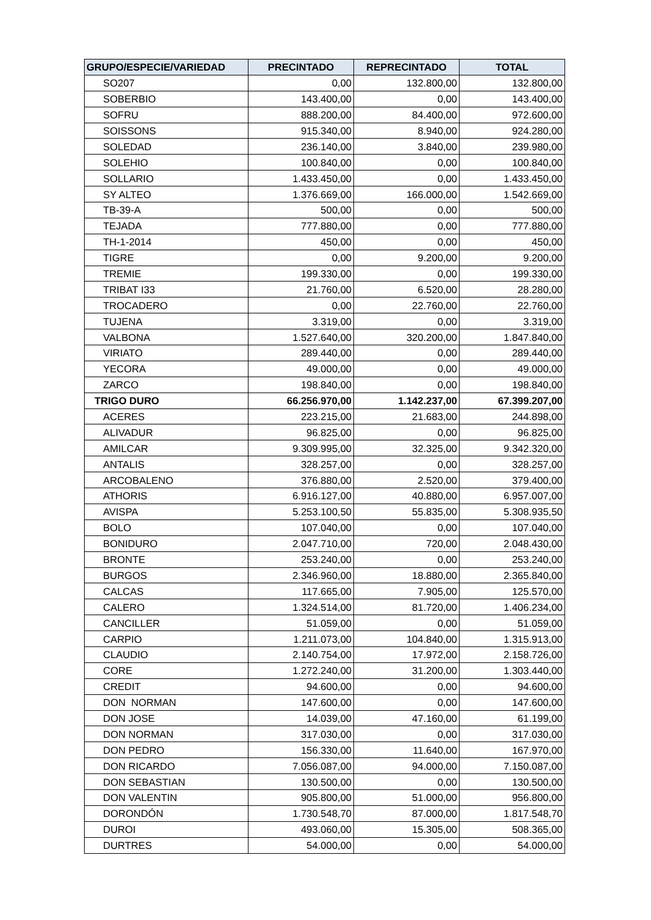| GRUPO/ESPECIE/VARIEDAD | PRECINTADO | REPRECINTADO | TOTAL |
| --- | --- | --- | --- |
| SO207 | 0,00 | 132.800,00 | 132.800,00 |
| SOBERBIO | 143.400,00 | 0,00 | 143.400,00 |
| SOFRU | 888.200,00 | 84.400,00 | 972.600,00 |
| SOISSONS | 915.340,00 | 8.940,00 | 924.280,00 |
| SOLEDAD | 236.140,00 | 3.840,00 | 239.980,00 |
| SOLEHIO | 100.840,00 | 0,00 | 100.840,00 |
| SOLLARIO | 1.433.450,00 | 0,00 | 1.433.450,00 |
| SY ALTEO | 1.376.669,00 | 166.000,00 | 1.542.669,00 |
| TB-39-A | 500,00 | 0,00 | 500,00 |
| TEJADA | 777.880,00 | 0,00 | 777.880,00 |
| TH-1-2014 | 450,00 | 0,00 | 450,00 |
| TIGRE | 0,00 | 9.200,00 | 9.200,00 |
| TREMIE | 199.330,00 | 0,00 | 199.330,00 |
| TRIBAT I33 | 21.760,00 | 6.520,00 | 28.280,00 |
| TROCADERO | 0,00 | 22.760,00 | 22.760,00 |
| TUJENA | 3.319,00 | 0,00 | 3.319,00 |
| VALBONA | 1.527.640,00 | 320.200,00 | 1.847.840,00 |
| VIRIATO | 289.440,00 | 0,00 | 289.440,00 |
| YECORA | 49.000,00 | 0,00 | 49.000,00 |
| ZARCO | 198.840,00 | 0,00 | 198.840,00 |
| TRIGO DURO | 66.256.970,00 | 1.142.237,00 | 67.399.207,00 |
| ACERES | 223.215,00 | 21.683,00 | 244.898,00 |
| ALIVADUR | 96.825,00 | 0,00 | 96.825,00 |
| AMILCAR | 9.309.995,00 | 32.325,00 | 9.342.320,00 |
| ANTALIS | 328.257,00 | 0,00 | 328.257,00 |
| ARCOBALENO | 376.880,00 | 2.520,00 | 379.400,00 |
| ATHORIS | 6.916.127,00 | 40.880,00 | 6.957.007,00 |
| AVISPA | 5.253.100,50 | 55.835,00 | 5.308.935,50 |
| BOLO | 107.040,00 | 0,00 | 107.040,00 |
| BONIDURO | 2.047.710,00 | 720,00 | 2.048.430,00 |
| BRONTE | 253.240,00 | 0,00 | 253.240,00 |
| BURGOS | 2.346.960,00 | 18.880,00 | 2.365.840,00 |
| CALCAS | 117.665,00 | 7.905,00 | 125.570,00 |
| CALERO | 1.324.514,00 | 81.720,00 | 1.406.234,00 |
| CANCILLER | 51.059,00 | 0,00 | 51.059,00 |
| CARPIO | 1.211.073,00 | 104.840,00 | 1.315.913,00 |
| CLAUDIO | 2.140.754,00 | 17.972,00 | 2.158.726,00 |
| CORE | 1.272.240,00 | 31.200,00 | 1.303.440,00 |
| CREDIT | 94.600,00 | 0,00 | 94.600,00 |
| DON NORMAN | 147.600,00 | 0,00 | 147.600,00 |
| DON JOSE | 14.039,00 | 47.160,00 | 61.199,00 |
| DON NORMAN | 317.030,00 | 0,00 | 317.030,00 |
| DON PEDRO | 156.330,00 | 11.640,00 | 167.970,00 |
| DON RICARDO | 7.056.087,00 | 94.000,00 | 7.150.087,00 |
| DON SEBASTIAN | 130.500,00 | 0,00 | 130.500,00 |
| DON VALENTIN | 905.800,00 | 51.000,00 | 956.800,00 |
| DORONDÓN | 1.730.548,70 | 87.000,00 | 1.817.548,70 |
| DUROI | 493.060,00 | 15.305,00 | 508.365,00 |
| DURTRES | 54.000,00 | 0,00 | 54.000,00 |